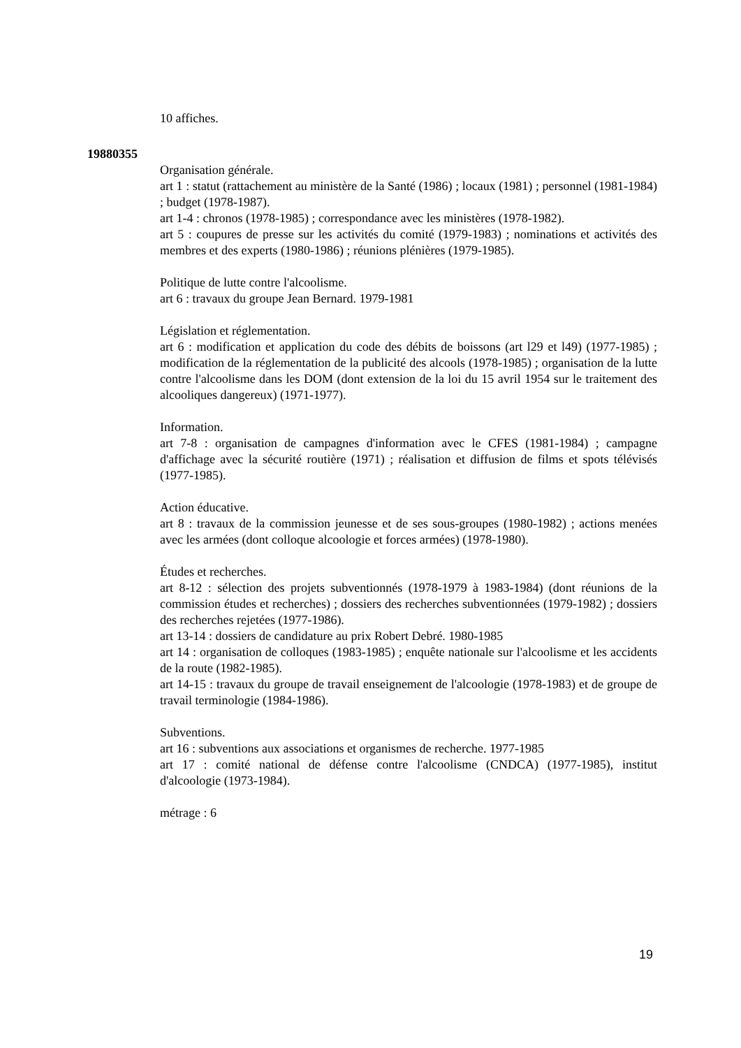10 affiches.
19880355
Organisation générale.
art 1 : statut (rattachement au ministère de la Santé (1986) ; locaux (1981) ; personnel (1981-1984) ; budget (1978-1987).
art 1-4 : chronos (1978-1985) ; correspondance avec les ministères (1978-1982).
art 5 : coupures de presse sur les activités du comité (1979-1983) ; nominations et activités des membres et des experts (1980-1986) ; réunions plénières (1979-1985).
Politique de lutte contre l'alcoolisme.
art 6 : travaux du groupe Jean Bernard. 1979-1981
Législation et réglementation.
art 6 : modification et application du code des débits de boissons (art l29 et l49) (1977-1985) ; modification de la réglementation de la publicité des alcools (1978-1985) ; organisation de la lutte contre l'alcoolisme dans les DOM (dont extension de la loi du 15 avril 1954 sur le traitement des alcooliques dangereux) (1971-1977).
Information.
art 7-8 : organisation de campagnes d'information avec le CFES (1981-1984) ; campagne d'affichage avec la sécurité routière (1971) ; réalisation et diffusion de films et spots télévisés (1977-1985).
Action éducative.
art 8 : travaux de la commission jeunesse et de ses sous-groupes (1980-1982) ; actions menées avec les armées (dont colloque alcoologie et forces armées) (1978-1980).
Études et recherches.
art 8-12 : sélection des projets subventionnés (1978-1979 à 1983-1984) (dont réunions de la commission études et recherches) ; dossiers des recherches subventionnées (1979-1982) ; dossiers des recherches rejetées (1977-1986).
art 13-14 : dossiers de candidature au prix Robert Debré. 1980-1985
art 14 : organisation de colloques (1983-1985) ; enquête nationale sur l'alcoolisme et les accidents de la route (1982-1985).
art 14-15 : travaux du groupe de travail enseignement de l'alcoologie (1978-1983) et de groupe de travail terminologie (1984-1986).
Subventions.
art 16 : subventions aux associations et organismes de recherche. 1977-1985
art 17 : comité national de défense contre l'alcoolisme (CNDCA) (1977-1985), institut d'alcoologie (1973-1984).
métrage : 6
19